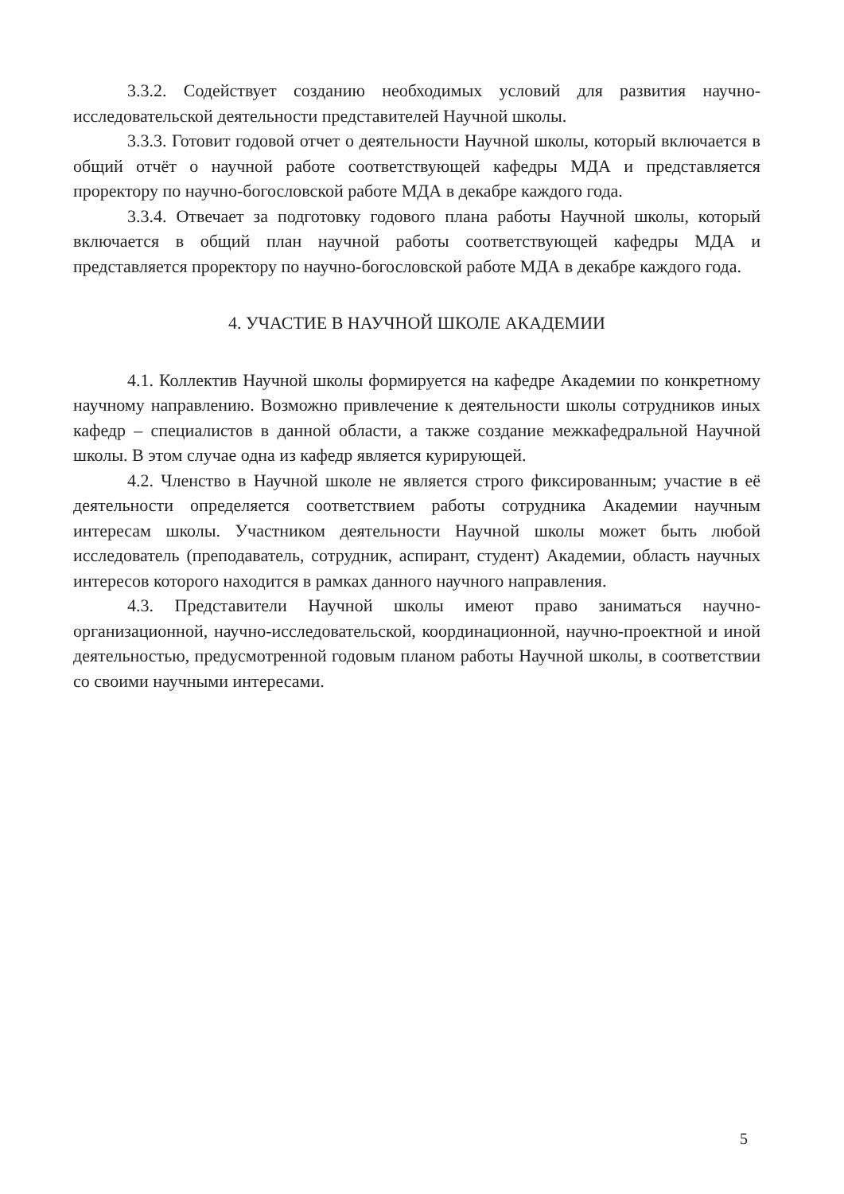3.3.2. Содействует созданию необходимых условий для развития научно-исследовательской деятельности представителей Научной школы.
3.3.3. Готовит годовой отчет о деятельности Научной школы, который включается в общий отчёт о научной работе соответствующей кафедры МДА и представляется проректору по научно-богословской работе МДА в декабре каждого года.
3.3.4. Отвечает за подготовку годового плана работы Научной школы, который включается в общий план научной работы соответствующей кафедры МДА и представляется проректору по научно-богословской работе МДА в декабре каждого года.
4. УЧАСТИЕ В НАУЧНОЙ ШКОЛЕ АКАДЕМИИ
4.1. Коллектив Научной школы формируется на кафедре Академии по конкретному научному направлению. Возможно привлечение к деятельности школы сотрудников иных кафедр – специалистов в данной области, а также создание межкафедральной Научной школы. В этом случае одна из кафедр является курирующей.
4.2. Членство в Научной школе не является строго фиксированным; участие в её деятельности определяется соответствием работы сотрудника Академии научным интересам школы. Участником деятельности Научной школы может быть любой исследователь (преподаватель, сотрудник, аспирант, студент) Академии, область научных интересов которого находится в рамках данного научного направления.
4.3. Представители Научной школы имеют право заниматься научно-организационной, научно-исследовательской, координационной, научно-проектной и иной деятельностью, предусмотренной годовым планом работы Научной школы, в соответствии со своими научными интересами.
5